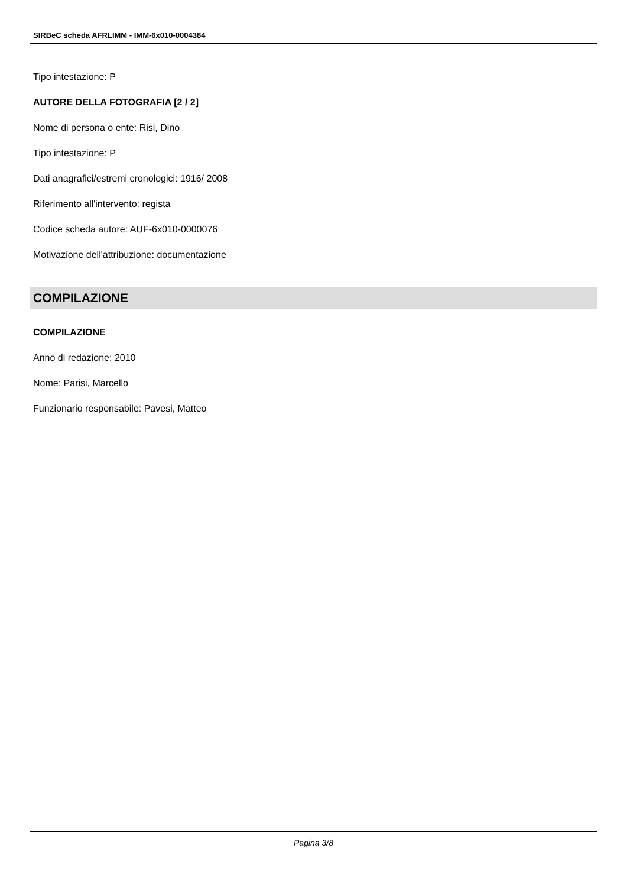SIRBeC scheda AFRLIMM - IMM-6x010-0004384
Tipo intestazione: P
AUTORE DELLA FOTOGRAFIA [2 / 2]
Nome di persona o ente: Risi, Dino
Tipo intestazione: P
Dati anagrafici/estremi cronologici: 1916/ 2008
Riferimento all'intervento: regista
Codice scheda autore: AUF-6x010-0000076
Motivazione dell'attribuzione: documentazione
COMPILAZIONE
COMPILAZIONE
Anno di redazione: 2010
Nome: Parisi, Marcello
Funzionario responsabile: Pavesi, Matteo
Pagina 3/8